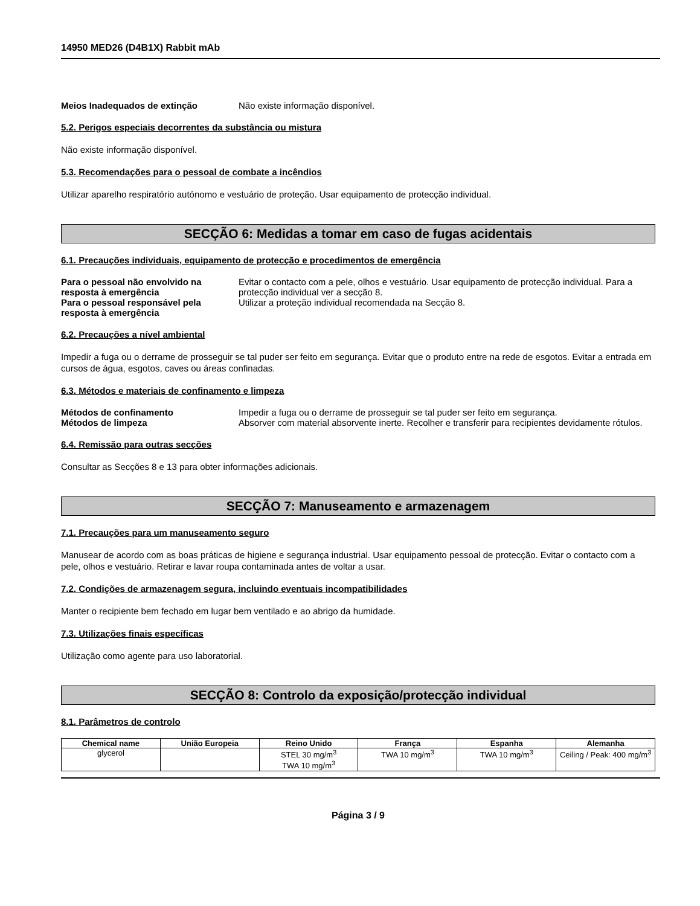14950 MED26 (D4B1X) Rabbit mAb
Meios Inadequados de extinção Não existe informação disponível.
5.2. Perigos especiais decorrentes da substância ou mistura
Não existe informação disponível.
5.3. Recomendações para o pessoal de combate a incêndios
Utilizar aparelho respiratório autónomo e vestuário de proteção. Usar equipamento de protecção individual.
SECÇÃO 6: Medidas a tomar em caso de fugas acidentais
6.1. Precauções individuais, equipamento de protecção e procedimentos de emergência
Para o pessoal não envolvido na resposta à emergência
Evitar o contacto com a pele, olhos e vestuário. Usar equipamento de protecção individual. Para a protecção individual ver a secção 8.
Para o pessoal responsável pela resposta à emergência
Utilizar a proteção individual recomendada na Secção 8.
6.2. Precauções a nível ambiental
Impedir a fuga ou o derrame de prosseguir se tal puder ser feito em segurança. Evitar que o produto entre na rede de esgotos. Evitar a entrada em cursos de água, esgotos, caves ou áreas confinadas.
6.3. Métodos e materiais de confinamento e limpeza
Métodos de confinamento Impedir a fuga ou o derrame de prosseguir se tal puder ser feito em segurança.
Métodos de limpeza Absorver com material absorvente inerte. Recolher e transferir para recipientes devidamente rótulos.
6.4. Remissão para outras secções
Consultar as Secções 8 e 13 para obter informações adicionais.
SECÇÃO 7: Manuseamento e armazenagem
7.1. Precauções para um manuseamento seguro
Manusear de acordo com as boas práticas de higiene e segurança industrial. Usar equipamento pessoal de protecção. Evitar o contacto com a pele, olhos e vestuário. Retirar e lavar roupa contaminada antes de voltar a usar.
7.2. Condições de armazenagem segura, incluindo eventuais incompatibilidades
Manter o recipiente bem fechado em lugar bem ventilado e ao abrigo da humidade.
7.3. Utilizações finais específicas
Utilização como agente para uso laboratorial.
SECÇÃO 8: Controlo da exposição/protecção individual
8.1. Parâmetros de controlo
| Chemical name | União Europeia | Reino Unido | França | Espanha | Alemanha |
| --- | --- | --- | --- | --- | --- |
| glycerol | | STEL 30 mg/m<sup>3</sup> TWA 10 mg/m<sup>3</sup> | TWA 10 mg/m<sup>3</sup> | TWA 10 mg/m<sup>3</sup> | Ceiling / Peak: 400 mg/m<sup>3</sup> |
Página 3 / 9